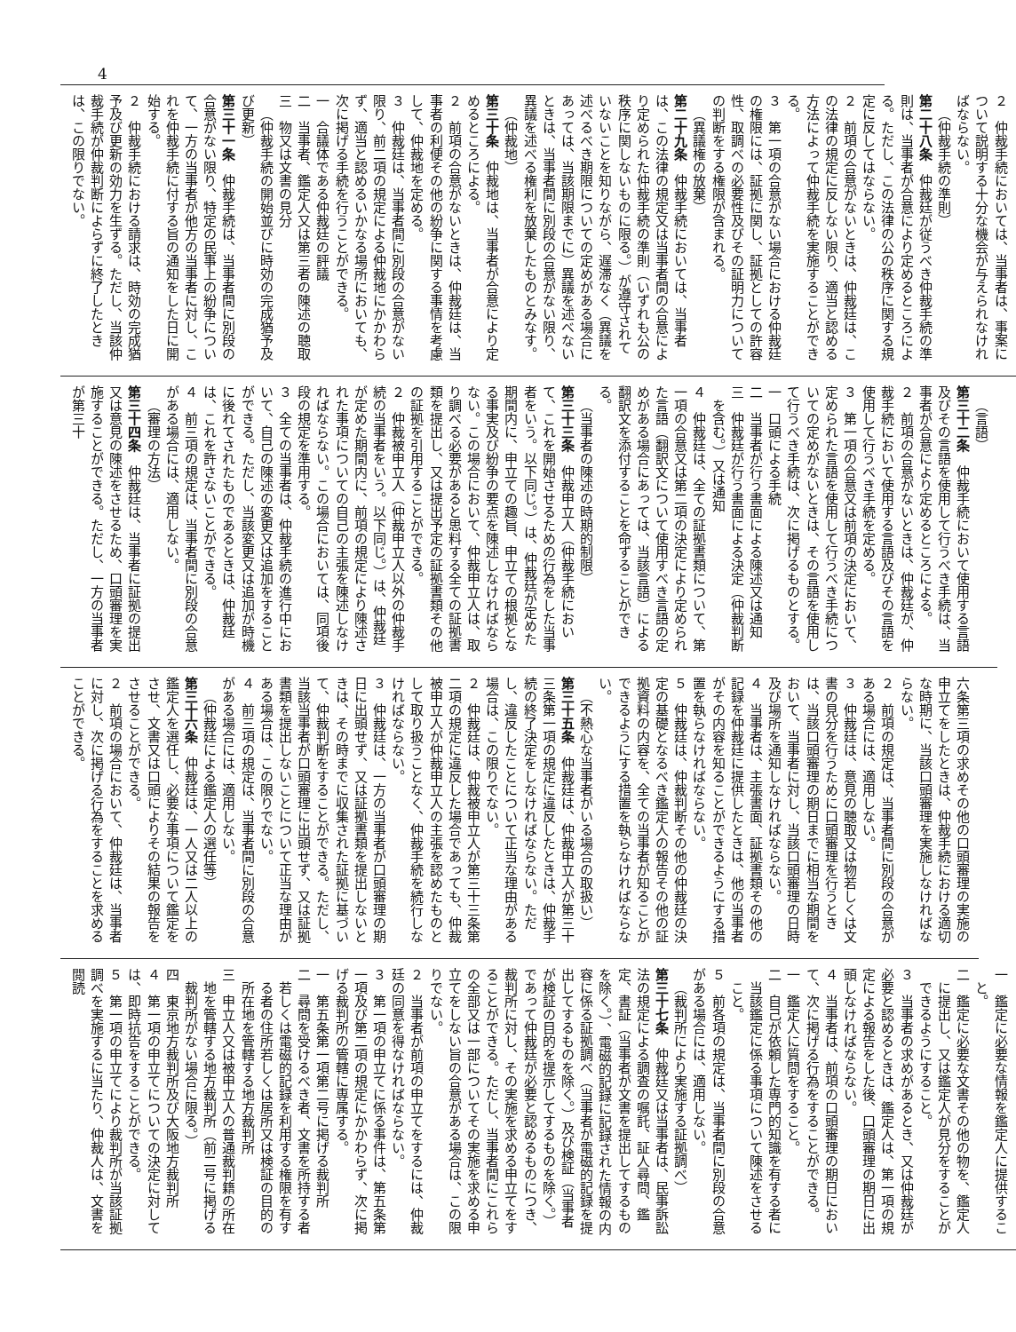4
２　仲裁手続においては、当事者は、事案について説明する十分な機会が与えられなければならない。
（仲裁手続の準則）
第二十八条　仲裁廷が従うべき仲裁手続の準則は、当事者が合意により定めるところによる。ただし、この法律の公の秩序に関する規定に反してはならない。
２　前項の合意がないときは、仲裁廷は、この法律の規定に反しない限り、適当と認める方法によって仲裁手続を実施することができる。
３　第一項の合意がない場合における仲裁廷の権限には、証拠に関し、証拠としての許容性、取調べの必要性及びその証明力についての判断をする権限が含まれる。
（異議権の放棄）
第二十九条　仲裁手続においては、当事者は、この法律の規定又は当事者間の合意により定められた仲裁手続の準則（いずれも公の秩序に関しないものに限る。）が遵守されていないことを知りながら、遅滞なく（異議を述べるべき期限についての定めがある場合にあっては、当該期限までに）異議を述べないときは、当事者間に別段の合意がない限り、異議を述べる権利を放棄したものとみなす。
（仲裁地）
第三十条　仲裁地は、当事者が合意により定めるところによる。
２　前項の合意がないときは、仲裁廷は、当事者の利便その他の紛争に関する事情を考慮して、仲裁地を定める。
３　仲裁廷は、当事者間に別段の合意がない限り、前二項の規定による仲裁地にかかわらず、適当と認めるいかなる場所においても、次に掲げる手続を行うことができる。
一　合議体である仲裁廷の評議
二　当事者、鑑定人又は第三者の陳述の聴取
三　物又は文書の見分
（仲裁手続の開始並びに時効の完成猶予及び更新）
第三十一条　仲裁手続は、当事者間に別段の合意がない限り、特定の民事上の紛争について、一方の当事者が他方の当事者に対し、これを仲裁手続に付する旨の通知をした日に開始する。
２　仲裁手続における請求は、時効の完成猶予及び更新の効力を生ずる。ただし、当該仲裁手続が仲裁判断によらずに終了したときは、この限りでない。
（言語）
第三十二条　仲裁手続において使用する言語及びその言語を使用して行うべき手続は、当事者が合意により定めるところによる。
２　前項の合意がないときは、仲裁廷が、仲裁手続において使用する言語及びその言語を使用して行うべき手続を定める。
３　第一項の合意又は前項の決定において、定められた言語を使用して行うべき手続についての定めがないときは、その言語を使用して行うべき手続は、次に掲げるものとする。
一　口頭による手続
二　当事者が行う書面による陳述又は通知
三　仲裁廷が行う書面による決定（仲裁判断を含む。）又は通知
４　仲裁廷は、全ての証拠書類について、第一項の合意又は第二項の決定により定められた言語（翻訳文について使用すべき言語の定めがある場合にあっては、当該言語）による翻訳文を添付することを命ずることができる。
（当事者の陳述の時期的制限）
第三十三条　仲裁申立人（仲裁手続において、これを開始させるための行為をした当事者をいう。以下同じ。）は、仲裁廷が定めた期間内に、申立ての趣旨、申立ての根拠となる事実及び紛争の要点を陳述しなければならない。この場合において、仲裁申立人は、取り調べる必要があると思料する全ての証拠書類を提出し、又は提出予定の証拠書類その他の証拠を引用することができる。
２　仲裁被申立人（仲裁申立人以外の仲裁手続の当事者をいう。以下同じ。）は、仲裁廷が定めた期間内に、前項の規定により陳述された事項についての自己の主張を陳述しなければならない。この場合においては、同項後段の規定を準用する。
３　全ての当事者は、仲裁手続の進行中において、自己の陳述の変更又は追加をすることができる。ただし、当該変更又は追加が時機に後れてされたものであるときは、仲裁廷は、これを許さないことができる。
４　前三項の規定は、当事者間に別段の合意がある場合には、適用しない。
（審理の方法）
第三十四条　仲裁廷は、当事者に証拠の提出又は意見の陳述をさせるため、口頭審理を実施することができる。ただし、一方の当事者が第三十
六条第三項の求めその他の口頭審理の実施の申立てをしたときは、仲裁手続における適切な時期に、当該口頭審理を実施しなければならない。
２　前項の規定は、当事者間に別段の合意がある場合には、適用しない。
３　仲裁廷は、意見の聴取又は物若しくは文書の見分を行うために口頭審理を行うときは、当該口頭審理の期日までに相当な期間をおいて、当事者に対し、当該口頭審理の日時及び場所を通知しなければならない。
４　当事者は、主張書面、証拠書類その他の記録を仲裁廷に提供したときは、他の当事者がその内容を知ることができるようにする措置を執らなければならない。
５　仲裁廷は、仲裁判断その他の仲裁廷の決定の基礎となるべき鑑定人の報告その他の証拠資料の内容を、全ての当事者が知ることができるようにする措置を執らなければならない。
（不熱心な当事者がいる場合の取扱い）
第三十五条　仲裁廷は、仲裁申立人が第三十三条第一項の規定に違反したときは、仲裁手続の終了決定をしなければならない。ただし、違反したことについて正当な理由がある場合は、この限りでない。
２　仲裁廷は、仲裁被申立人が第三十三条第二項の規定に違反した場合であっても、仲裁被申立人が仲裁申立人の主張を認めたものとして取り扱うことなく、仲裁手続を続行しなければならない。
３　仲裁廷は、一方の当事者が口頭審理の期日に出頭せず、又は証拠書類を提出しないときは、その時までに収集された証拠に基づいて、仲裁判断をすることができる。ただし、当該当事者が口頭審理に出頭せず、又は証拠書類を提出しないことについて正当な理由がある場合は、この限りでない。
４　前三項の規定は、当事者間に別段の合意がある場合には、適用しない。
（仲裁廷による鑑定人の選任等）
第三十六条　仲裁廷は、一人又は二人以上の鑑定人を選任し、必要な事項について鑑定をさせ、文書又は口頭によりその結果の報告をさせることができる。
２　前項の場合において、仲裁廷は、当事者に対し、次に掲げる行為をすることを求めることができる。
一　鑑定に必要な情報を鑑定人に提供すること。
二　鑑定に必要な文書その他の物を、鑑定人に提出し、又は鑑定人が見分をすることができるようにすること。
３　当事者の求めがあるとき、又は仲裁廷が必要と認めるときは、鑑定人は、第一項の規定による報告をした後、口頭審理の期日に出頭しなければならない。
４　当事者は、前項の口頭審理の期日において、次に掲げる行為をすることができる。
一　鑑定人に質問をすること。
二　自己が依頼した専門的知識を有する者に当該鑑定に係る事項について陳述をさせること。
５　前各項の規定は、当事者間に別段の合意がある場合には、適用しない。
（裁判所により実施する証拠調べ）
第三十七条　仲裁廷又は当事者は、民事訴訟法の規定による調査の嘱託、証人尋問、鑑定、書証（当事者が文書を提出してするものを除く。）、電磁的記録に記録された情報の内容に係る証拠調べ（当事者が電磁的記録を提出してするものを除く。）及び検証（当事者が検証の目的を提示してするものを除く。）であって仲裁廷が必要と認めるものにつき、裁判所に対し、その実施を求める申立てをすることができる。ただし、当事者間にこれらの全部又は一部についてその実施を求める申立てをしない旨の合意がある場合は、この限りでない。
２　当事者が前項の申立てをするには、仲裁廷の同意を得なければならない。
３　第一項の申立てに係る事件は、第五条第一項及び第二項の規定にかかわらず、次に掲げる裁判所の管轄に専属する。
一　第五条第一項第二号に掲げる裁判所
二　尋問を受けるべき者、文書を所持する者若しくは電磁的記録を利用する権限を有する者の住所若しくは居所又は検証の目的の所在地を管轄する地方裁判所
三　申立人又は被申立人の普通裁判籍の所在地を管轄する地方裁判所（前二号に掲げる裁判所がない場合に限る。）
四　東京地方裁判所及び大阪地方裁判所
４　第一項の申立てについての決定に対しては、即時抗告をすることができる。
５　第一項の申立てにより裁判所が当該証拠調べを実施するに当たり、仲裁人は、文書を閲読